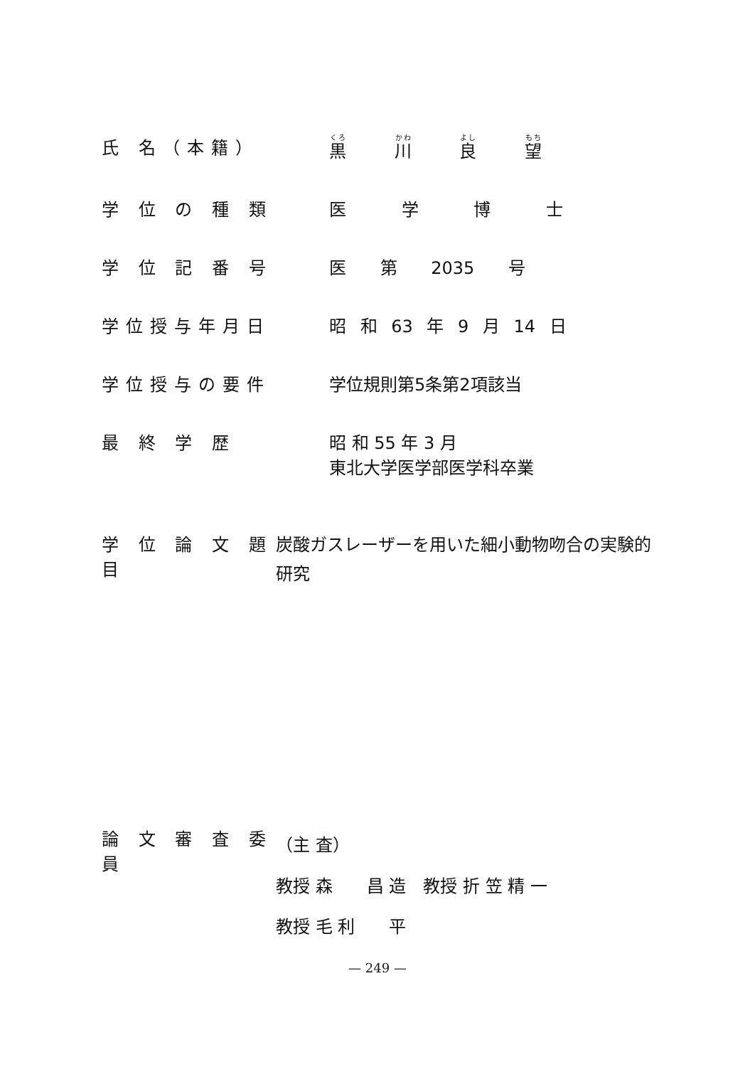氏 名（本籍） 黒 川 良 望
学 位 の 種 類 医 学 博 士
学 位 記 番 号 医 第 2035 号
学位授与年月日 昭 和 63 年 9 月 14 日
学位授与の要件 学位規則第5条第2項該当
最 終 学 歴 昭 和 55 年 3 月
東北大学医学部医学科卒業
学 位 論 文 題 目
炭酸ガスレーザーを用いた細小動物吻合の実験的研究
論 文 審 査 委 員
（主 査）
教授 森　　昌 造　教授 折 笠 精 一
教授 毛 利　　平
— 249 —